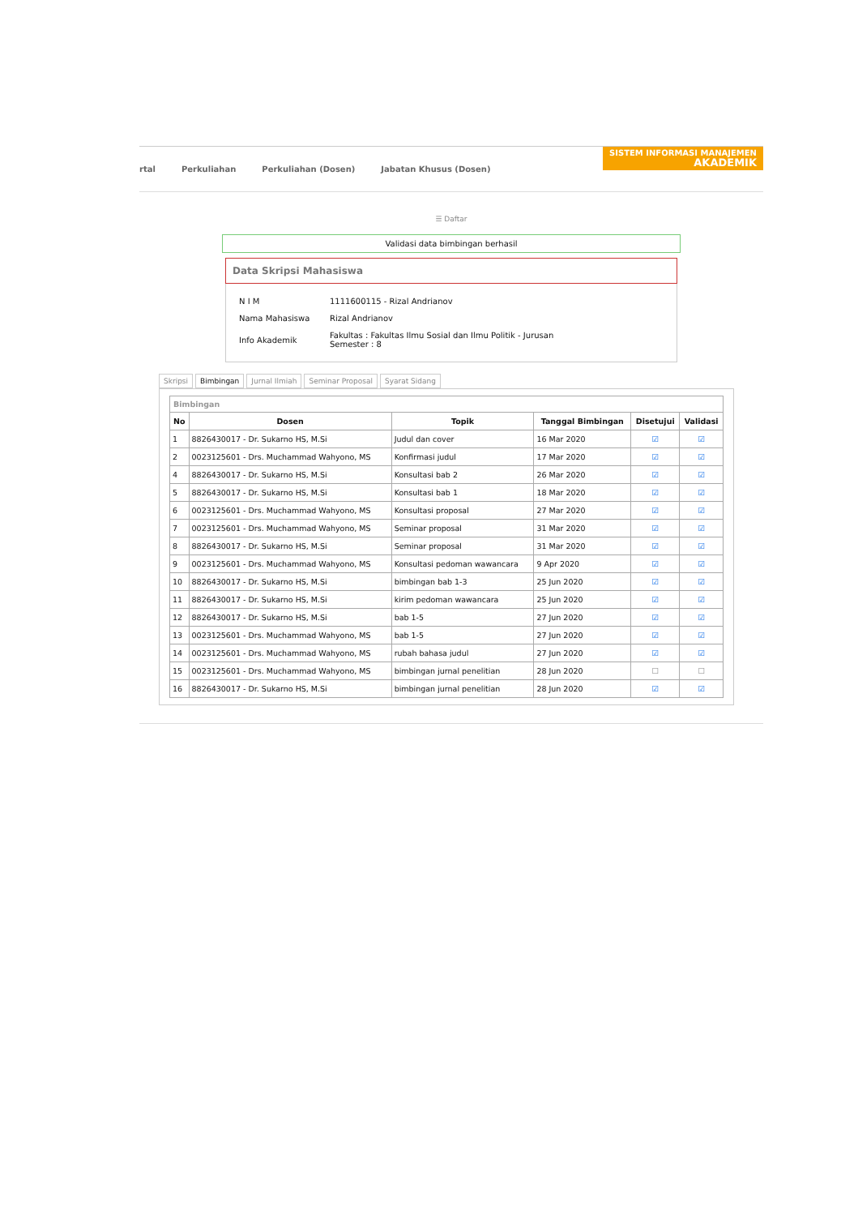rtal Perkuliahan Perkuliahan (Dosen) Jabatan Khusus (Dosen)
SISTEM INFORMASI MANAJEMEN
AKADEMIK
☰ Daftar
Validasi data bimbingan berhasil
Data Skripsi Mahasiswa
| N I M | 1111600115 - Rizal Andrianov |
| Nama Mahasiswa | Rizal Andrianov |
| Info Akademik | Fakultas : Fakultas Ilmu Sosial dan Ilmu Politik - Jurusan Semester : 8 |
Skripsi Bimbingan Jurnal Ilmiah Seminar Proposal Syarat Sidang
Bimbingan
| No | Dosen | Topik | Tanggal Bimbingan | Disetujui | Validasi |
| --- | --- | --- | --- | --- | --- |
| 1 | 8826430017 - Dr. Sukarno HS, M.Si | Judul dan cover | 16 Mar 2020 | ☑ | ☑ |
| 2 | 0023125601 - Drs. Muchammad Wahyono, MS | Konfirmasi judul | 17 Mar 2020 | ☑ | ☑ |
| 4 | 8826430017 - Dr. Sukarno HS, M.Si | Konsultasi bab 2 | 26 Mar 2020 | ☑ | ☑ |
| 5 | 8826430017 - Dr. Sukarno HS, M.Si | Konsultasi bab 1 | 18 Mar 2020 | ☑ | ☑ |
| 6 | 0023125601 - Drs. Muchammad Wahyono, MS | Konsultasi proposal | 27 Mar 2020 | ☑ | ☑ |
| 7 | 0023125601 - Drs. Muchammad Wahyono, MS | Seminar proposal | 31 Mar 2020 | ☑ | ☑ |
| 8 | 8826430017 - Dr. Sukarno HS, M.Si | Seminar proposal | 31 Mar 2020 | ☑ | ☑ |
| 9 | 0023125601 - Drs. Muchammad Wahyono, MS | Konsultasi pedoman wawancara | 9 Apr 2020 | ☑ | ☑ |
| 10 | 8826430017 - Dr. Sukarno HS, M.Si | bimbingan bab 1-3 | 25 Jun 2020 | ☑ | ☑ |
| 11 | 8826430017 - Dr. Sukarno HS, M.Si | kirim pedoman wawancara | 25 Jun 2020 | ☑ | ☑ |
| 12 | 8826430017 - Dr. Sukarno HS, M.Si | bab 1-5 | 27 Jun 2020 | ☑ | ☑ |
| 13 | 0023125601 - Drs. Muchammad Wahyono, MS | bab 1-5 | 27 Jun 2020 | ☑ | ☑ |
| 14 | 0023125601 - Drs. Muchammad Wahyono, MS | rubah bahasa judul | 27 Jun 2020 | ☑ | ☑ |
| 15 | 0023125601 - Drs. Muchammad Wahyono, MS | bimbingan jurnal penelitian | 28 Jun 2020 | ☐ | ☐ |
| 16 | 8826430017 - Dr. Sukarno HS, M.Si | bimbingan jurnal penelitian | 28 Jun 2020 | ☑ | ☑ |